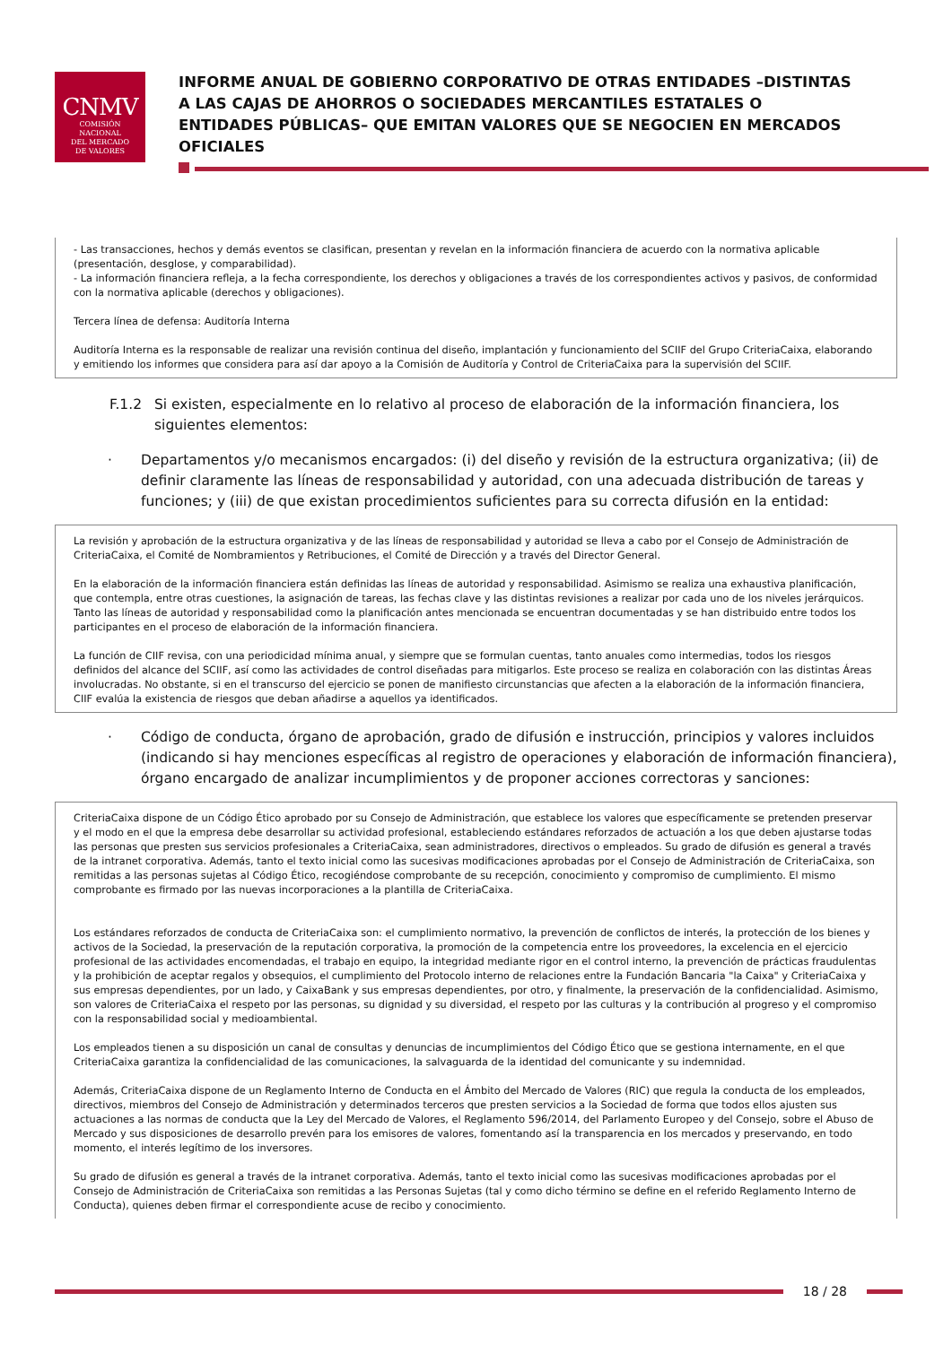CNMV
COMISIÓN
NACIONAL
DEL MERCADO
DE VALORES
INFORME ANUAL DE GOBIERNO CORPORATIVO DE OTRAS ENTIDADES –DISTINTAS A LAS CAJAS DE AHORROS O SOCIEDADES MERCANTILES ESTATALES O ENTIDADES PÚBLICAS– QUE EMITAN VALORES QUE SE NEGOCIEN EN MERCADOS OFICIALES
- Las transacciones, hechos y demás eventos se clasifican, presentan y revelan en la información financiera de acuerdo con la normativa aplicable (presentación, desglose, y comparabilidad).
- La información financiera refleja, a la fecha correspondiente, los derechos y obligaciones a través de los correspondientes activos y pasivos, de conformidad con la normativa aplicable (derechos y obligaciones).
Tercera línea de defensa: Auditoría Interna
Auditoría Interna es la responsable de realizar una revisión continua del diseño, implantación y funcionamiento del SCIIF del Grupo CriteriaCaixa, elaborando y emitiendo los informes que considera para así dar apoyo a la Comisión de Auditoría y Control de CriteriaCaixa para la supervisión del SCIIF.
F.1.2 Si existen, especialmente en lo relativo al proceso de elaboración de la información financiera, los siguientes elementos:
· Departamentos y/o mecanismos encargados: (i) del diseño y revisión de la estructura organizativa; (ii) de definir claramente las líneas de responsabilidad y autoridad, con una adecuada distribución de tareas y funciones; y (iii) de que existan procedimientos suficientes para su correcta difusión en la entidad:
La revisión y aprobación de la estructura organizativa y de las líneas de responsabilidad y autoridad se lleva a cabo por el Consejo de Administración de CriteriaCaixa, el Comité de Nombramientos y Retribuciones, el Comité de Dirección y a través del Director General.
En la elaboración de la información financiera están definidas las líneas de autoridad y responsabilidad. Asimismo se realiza una exhaustiva planificación, que contempla, entre otras cuestiones, la asignación de tareas, las fechas clave y las distintas revisiones a realizar por cada uno de los niveles jerárquicos. Tanto las líneas de autoridad y responsabilidad como la planificación antes mencionada se encuentran documentadas y se han distribuido entre todos los participantes en el proceso de elaboración de la información financiera.
La función de CIIF revisa, con una periodicidad mínima anual, y siempre que se formulan cuentas, tanto anuales como intermedias, todos los riesgos definidos del alcance del SCIIF, así como las actividades de control diseñadas para mitigarlos. Este proceso se realiza en colaboración con las distintas Áreas involucradas. No obstante, si en el transcurso del ejercicio se ponen de manifiesto circunstancias que afecten a la elaboración de la información financiera, CIIF evalúa la existencia de riesgos que deban añadirse a aquellos ya identificados.
· Código de conducta, órgano de aprobación, grado de difusión e instrucción, principios y valores incluidos (indicando si hay menciones específicas al registro de operaciones y elaboración de información financiera), órgano encargado de analizar incumplimientos y de proponer acciones correctoras y sanciones:
CriteriaCaixa dispone de un Código Ético aprobado por su Consejo de Administración, que establece los valores que específicamente se pretenden preservar y el modo en el que la empresa debe desarrollar su actividad profesional, estableciendo estándares reforzados de actuación a los que deben ajustarse todas las personas que presten sus servicios profesionales a CriteriaCaixa, sean administradores, directivos o empleados. Su grado de difusión es general a través de la intranet corporativa. Además, tanto el texto inicial como las sucesivas modificaciones aprobadas por el Consejo de Administración de CriteriaCaixa, son remitidas a las personas sujetas al Código Ético, recogiéndose comprobante de su recepción, conocimiento y compromiso de cumplimiento. El mismo comprobante es firmado por las nuevas incorporaciones a la plantilla de CriteriaCaixa.
Los estándares reforzados de conducta de CriteriaCaixa son: el cumplimiento normativo, la prevención de conflictos de interés, la protección de los bienes y activos de la Sociedad, la preservación de la reputación corporativa, la promoción de la competencia entre los proveedores, la excelencia en el ejercicio profesional de las actividades encomendadas, el trabajo en equipo, la integridad mediante rigor en el control interno, la prevención de prácticas fraudulentas y la prohibición de aceptar regalos y obsequios, el cumplimiento del Protocolo interno de relaciones entre la Fundación Bancaria "la Caixa" y CriteriaCaixa y sus empresas dependientes, por un lado, y CaixaBank y sus empresas dependientes, por otro, y finalmente, la preservación de la confidencialidad. Asimismo, son valores de CriteriaCaixa el respeto por las personas, su dignidad y su diversidad, el respeto por las culturas y la contribución al progreso y el compromiso con la responsabilidad social y medioambiental.
Los empleados tienen a su disposición un canal de consultas y denuncias de incumplimientos del Código Ético que se gestiona internamente, en el que CriteriaCaixa garantiza la confidencialidad de las comunicaciones, la salvaguarda de la identidad del comunicante y su indemnidad.
Además, CriteriaCaixa dispone de un Reglamento Interno de Conducta en el Ámbito del Mercado de Valores (RIC) que regula la conducta de los empleados, directivos, miembros del Consejo de Administración y determinados terceros que presten servicios a la Sociedad de forma que todos ellos ajusten sus actuaciones a las normas de conducta que la Ley del Mercado de Valores, el Reglamento 596/2014, del Parlamento Europeo y del Consejo, sobre el Abuso de Mercado y sus disposiciones de desarrollo prevén para los emisores de valores, fomentando así la transparencia en los mercados y preservando, en todo momento, el interés legítimo de los inversores.
Su grado de difusión es general a través de la intranet corporativa. Además, tanto el texto inicial como las sucesivas modificaciones aprobadas por el Consejo de Administración de CriteriaCaixa son remitidas a las Personas Sujetas (tal y como dicho término se define en el referido Reglamento Interno de Conducta), quienes deben firmar el correspondiente acuse de recibo y conocimiento.
18 / 28